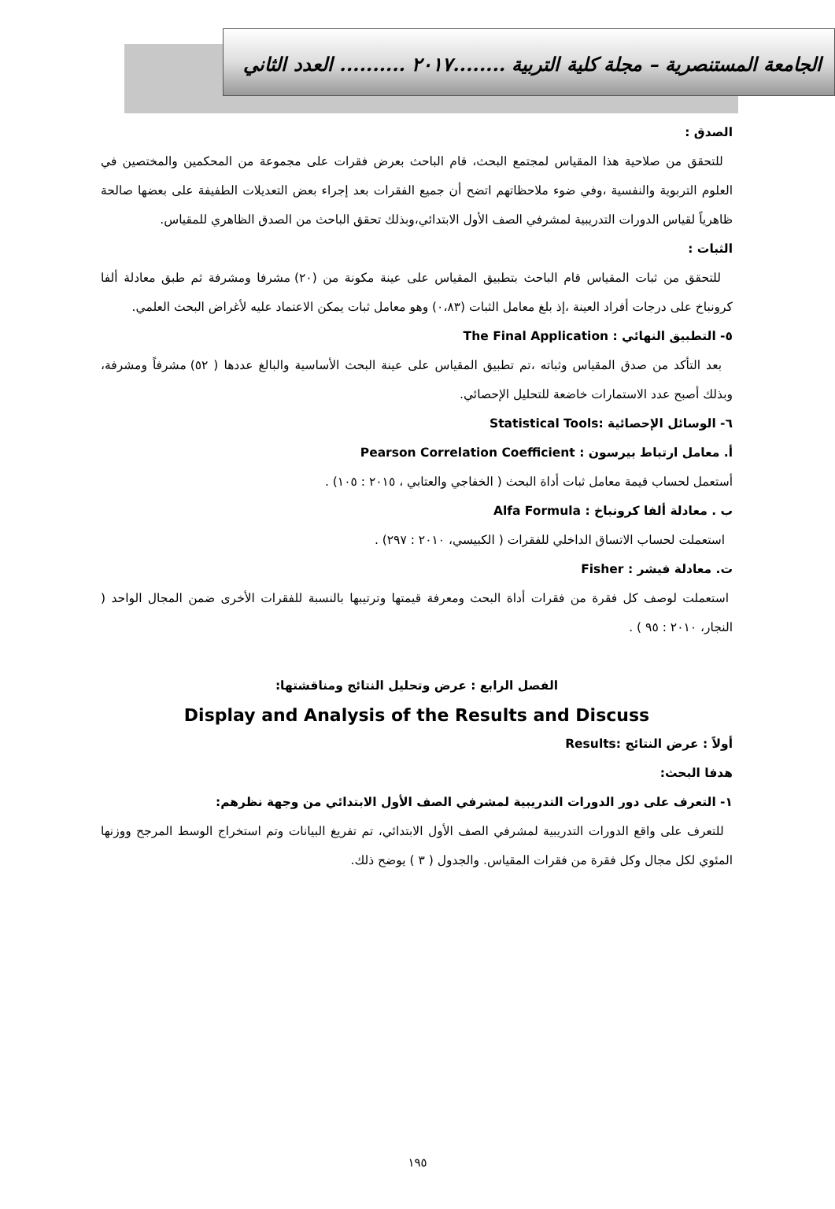الجامعة المستنصرية – مجلة كلية التربية ........٢٠١٧ .......... العدد الثاني
الصدق :
للتحقق من صلاحية هذا المقياس لمجتمع البحث، قام الباحث بعرض فقرات على مجموعة من المحكمين والمختصين في العلوم التربوية والنفسية ،وفي ضوء ملاحظاتهم اتضح أن جميع الفقرات بعد إجراء بعض التعديلات الطفيفة على بعضها صالحة ظاهرياً لقياس الدورات التدريبية لمشرفي الصف الأول الابتدائي،وبذلك تحقق الباحث من الصدق الظاهري للمقياس.
الثبات :
للتحقق من ثبات المقياس قام الباحث بتطبيق المقياس على عينة مكونة من (٢٠) مشرفا ومشرفة ثم طبق معادلة ألفا كرونباخ على درجات أفراد العينة ،إذ بلغ معامل الثبات (٠،٨٣) وهو معامل ثبات يمكن الاعتماد عليه لأغراض البحث العلمي.
٥- التطبيق النهائي : The Final Application
بعد التأكد من صدق المقياس وثباته ،تم تطبيق المقياس على عينة البحث الأساسية والبالغ عددها ( ٥٢) مشرفاً ومشرفة، وبذلك أصبح عدد الاستمارات خاضعة للتحليل الإحصائي.
٦- الوسائل الإحصائية :Statistical Tools
أ. معامل ارتباط بيرسون : Pearson Correlation Coefficient
أستعمل لحساب قيمة معامل ثبات أداة البحث ( الخفاجي والعتابي ، ٢٠١٥ : ١٠٥) .
ب . معادلة ألفا كرونباخ : Alfa Formula
استعملت لحساب الاتساق الداخلي للفقرات ( الكبيسي، ٢٠١٠ : ٢٩٧) .
ت. معادلة فيشر : Fisher
استعملت لوصف كل فقرة من فقرات أداة البحث ومعرفة قيمتها وترتيبها بالنسبة للفقرات الأخرى ضمن المجال الواحد ( النجار، ٢٠١٠ : ٩٥ ) .
الفصل الرابع : عرض وتحليل النتائج ومناقشتها:
Display and Analysis of the Results and Discuss
أولاً : عرض النتائج :Results
هدفا البحث:
١- التعرف على دور الدورات التدريبية لمشرفي الصف الأول الابتدائي من وجهة نظرهم:
للتعرف على واقع الدورات التدريبية لمشرفي الصف الأول الابتدائي، تم تفريغ البيانات وتم استخراج الوسط المرجح ووزنها المئوي لكل مجال وكل فقرة من فقرات المقياس. والجدول ( ٣ ) يوضح ذلك.
١٩٥